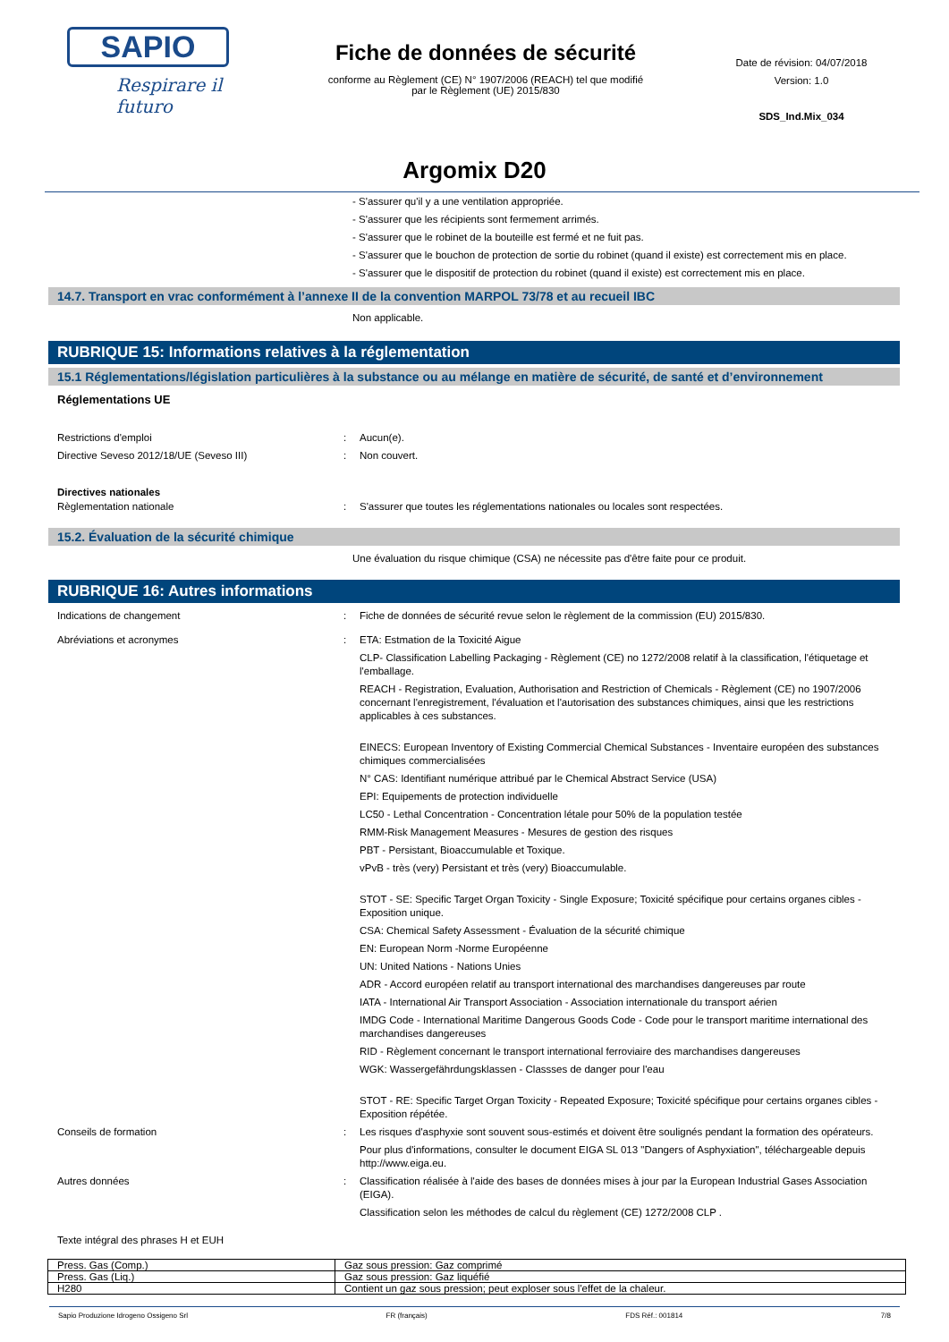SAPIO
Respirare il futuro
Fiche de données de sécurité
conforme au Règlement (CE) N° 1907/2006 (REACH) tel que modifié
par le Règlement (UE) 2015/830
Date de révision: 04/07/2018
Version: 1.0
SDS_Ind.Mix_034
Argomix D20
- S'assurer qu'il y a une ventilation appropriée.
- S'assurer que les récipients sont fermement arrimés.
- S'assurer que le robinet de la bouteille est fermé et ne fuit pas.
- S'assurer que le bouchon de protection de sortie du robinet (quand il existe) est correctement mis en place.
- S'assurer que le dispositif de protection du robinet (quand il existe) est correctement mis en place.
14.7. Transport en vrac conformément à l’annexe II de la convention MARPOL 73/78 et au recueil IBC
Non applicable.
RUBRIQUE 15: Informations relatives à la réglementation
15.1 Réglementations/législation particulières à la substance ou au mélange en matière de sécurité, de santé et d’environnement
Réglementations UE
Restrictions d'emploi : Aucun(e).
Directive Seveso 2012/18/UE (Seveso III) : Non couvert.
Directives nationales
Règlementation nationale : S'assurer que toutes les réglementations nationales ou locales sont respectées.
15.2. Évaluation de la sécurité chimique
Une évaluation du risque chimique (CSA) ne nécessite pas d'être faite pour ce produit.
RUBRIQUE 16: Autres informations
Indications de changement : Fiche de données de sécurité revue selon le règlement de la commission (EU) 2015/830.
Abréviations et acronymes : ETA: Estmation de la Toxicité Aigue
CLP- Classification Labelling Packaging - Règlement (CE) no 1272/2008 relatif à la classification, l'étiquetage et l'emballage.
REACH - Registration, Evaluation, Authorisation and Restriction of Chemicals - Règlement (CE) no 1907/2006 concernant l'enregistrement, l'évaluation et l'autorisation des substances chimiques, ainsi que les restrictions applicables à ces substances.
EINECS: European Inventory of Existing Commercial Chemical Substances - Inventaire européen des substances chimiques commercialisées
N° CAS: Identifiant numérique attribué par le Chemical Abstract Service (USA)
EPI: Equipements de protection individuelle
LC50 - Lethal Concentration - Concentration létale pour 50% de la population testée
RMM-Risk Management Measures - Mesures de gestion des risques
PBT - Persistant, Bioaccumulable et Toxique.
vPvB - très (very) Persistant et très (very) Bioaccumulable.
STOT - SE: Specific Target Organ Toxicity - Single Exposure; Toxicité spécifique pour certains organes cibles - Exposition unique.
CSA: Chemical Safety Assessment - Évaluation de la sécurité chimique
EN: European Norm -Norme Européenne
UN: United Nations - Nations Unies
ADR - Accord européen relatif au transport international des marchandises dangereuses par route
IATA - International Air Transport Association - Association internationale du transport aérien
IMDG Code - International Maritime Dangerous Goods Code - Code pour le transport maritime international des marchandises dangereuses
RID - Règlement concernant le transport international ferroviaire des marchandises dangereuses
WGK: Wassergefährdungsklassen - Classses de danger pour l'eau
STOT - RE: Specific Target Organ Toxicity - Repeated Exposure; Toxicité spécifique pour certains organes cibles - Exposition répétée.
Conseils de formation : Les risques d'asphyxie sont souvent sous-estimés et doivent être soulignés pendant la formation des opérateurs.
Pour plus d'informations, consulter le document EIGA SL 013 "Dangers of Asphyxiation", téléchargeable depuis http://www.eiga.eu.
Autres données : Classification réalisée à l'aide des bases de données mises à jour par la European Industrial Gases Association (EIGA).
Classification selon les méthodes de calcul du règlement (CE) 1272/2008 CLP .
Texte intégral des phrases H et EUH
| Press. Gas (Comp.) | Gaz sous pression: Gaz comprimé |
| Press. Gas (Liq.) | Gaz sous pression: Gaz liquéfié |
| H280 | Contient un gaz sous pression; peut exploser sous l'effet de la chaleur. |
Sapio Produzione Idrogeno Ossigeno Srl FR (français) FDS Réf.: 001814 7/8